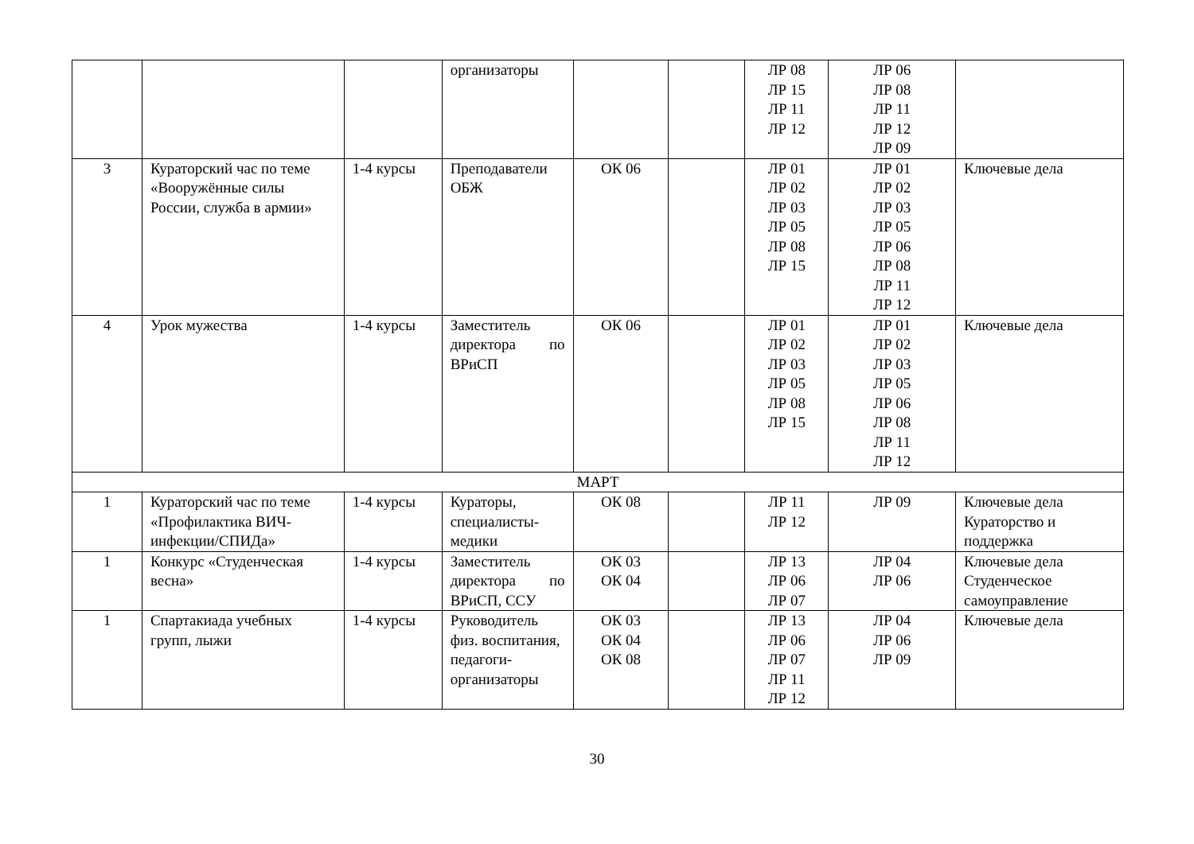| | | | организаторы | | | ЛР 08 ЛР 15 ЛР 11 ЛР 12 | ЛР 06 ЛР 08 ЛР 11 ЛР 12 ЛР 09 | |
| 3 | Кураторский час по теме «Вооружённые силы России, служба в армии» | 1-4 курсы | Преподаватели ОБЖ | ОК 06 | | ЛР 01 ЛР 02 ЛР 03 ЛР 05 ЛР 08 ЛР 15 | ЛР 01 ЛР 02 ЛР 03 ЛР 05 ЛР 06 ЛР 08 ЛР 11 ЛР 12 | Ключевые дела |
| 4 | Урок мужества | 1-4 курсы | Заместитель директора по ВРиСП | ОК 06 | | ЛР 01 ЛР 02 ЛР 03 ЛР 05 ЛР 08 ЛР 15 | ЛР 01 ЛР 02 ЛР 03 ЛР 05 ЛР 06 ЛР 08 ЛР 11 ЛР 12 | Ключевые дела |
| МАРТ | | | | | | | | |
| 1 | Кураторский час по теме «Профилактика ВИЧ-инфекции/СПИДа» | 1-4 курсы | Кураторы, специалисты-медики | ОК 08 | | ЛР 11 ЛР 12 | ЛР 09 | Ключевые дела Кураторство и поддержка |
| 1 | Конкурс «Студенческая весна» | 1-4 курсы | Заместитель директора по ВРиСП, ССУ | ОК 03 ОК 04 | | ЛР 13 ЛР 06 ЛР 07 | ЛР 04 ЛР 06 | Ключевые дела Студенческое самоуправление |
| 1 | Спартакиада учебных групп, лыжи | 1-4 курсы | Руководитель физ. воспитания, педагоги-организаторы | ОК 03 ОК 04 ОК 08 | | ЛР 13 ЛР 06 ЛР 07 ЛР 11 ЛР 12 | ЛР 04 ЛР 06 ЛР 09 | Ключевые дела |
30